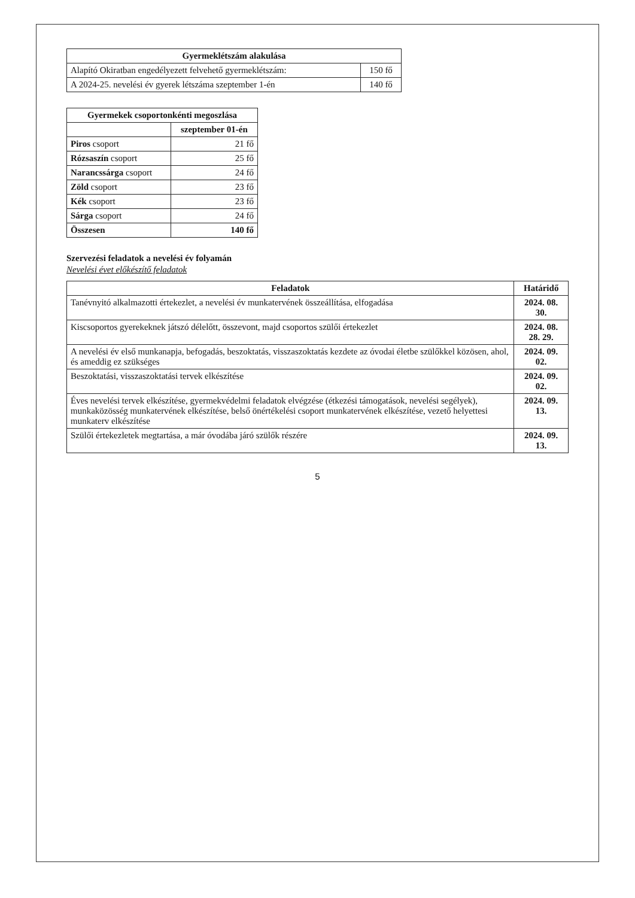| Gyermeklétszám alakulása | |
| --- | --- |
| Alapító Okiratban engedélyezett felvehető gyermeklétszám: | 150 fő |
| A 2024-25. nevelési év gyerek létszáma szeptember 1-én | 140 fő |
| Gyermekek csoportonkénti megoszlása | |
| --- | --- |
| | szeptember 01-én |
| Piros csoport | 21 fő |
| Rózsaszín csoport | 25 fő |
| Narancssárga csoport | 24 fő |
| Zöld csoport | 23 fő |
| Kék csoport | 23 fő |
| Sárga csoport | 24 fő |
| Összesen | 140 fő |
Szervezési feladatok a nevelési év folyamán
Nevelési évet előkészítő feladatok
| Feladatok | Határidő |
| --- | --- |
| Tanévnyitó alkalmazotti értekezlet, a nevelési év munkatervének összeállítása, elfogadása | 2024. 08. 30. |
| Kiscsoportos gyerekeknek játszó délelőtt, összevont, majd csoportos szülői értekezlet | 2024. 08. 28. 29. |
| A nevelési év első munkanapja, befogadás, beszoktatás, visszaszoktatás kezdete az óvodai életbe szülőkkel közösen, ahol, és ameddig ez szükséges | 2024. 09. 02. |
| Beszoktatási, visszaszoktatási tervek elkészítése | 2024. 09. 02. |
| Éves nevelési tervek elkészítése, gyermekvédelmi feladatok elvégzése (étkezési támogatások, nevelési segélyek), munkaközösség munkatervének elkészítése, belső önértékelési csoport munkatervének elkészítése, vezető helyettesi munkaterv elkészítése | 2024. 09. 13. |
| Szülői értekezletek megtartása, a már óvodába járó szülők részére | 2024. 09. 13. |
5